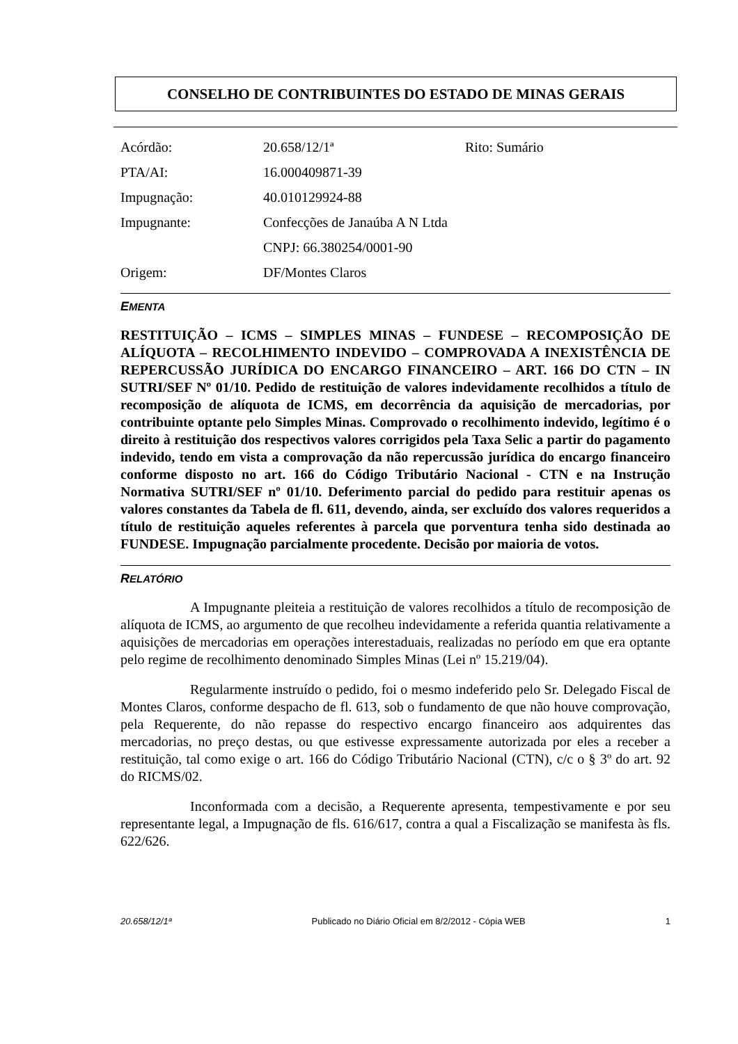CONSELHO DE CONTRIBUINTES DO ESTADO DE MINAS GERAIS
| Acórdão: | 20.658/12/1ª | Rito: Sumário |
| PTA/AI: | 16.000409871-39 | |
| Impugnação: | 40.010129924-88 | |
| Impugnante: | Confecções de Janaúba A N Ltda | |
| | CNPJ: 66.380254/0001-90 | |
| Origem: | DF/Montes Claros | |
EMENTA
RESTITUIÇÃO – ICMS – SIMPLES MINAS – FUNDESE – RECOMPOSIÇÃO DE ALÍQUOTA – RECOLHIMENTO INDEVIDO – COMPROVADA A INEXISTÊNCIA DE REPERCUSSÃO JURÍDICA DO ENCARGO FINANCEIRO – ART. 166 DO CTN – IN SUTRI/SEF Nº 01/10. Pedido de restituição de valores indevidamente recolhidos a título de recomposição de alíquota de ICMS, em decorrência da aquisição de mercadorias, por contribuinte optante pelo Simples Minas. Comprovado o recolhimento indevido, legítimo é o direito à restituição dos respectivos valores corrigidos pela Taxa Selic a partir do pagamento indevido, tendo em vista a comprovação da não repercussão jurídica do encargo financeiro conforme disposto no art. 166 do Código Tributário Nacional - CTN e na Instrução Normativa SUTRI/SEF nº 01/10. Deferimento parcial do pedido para restituir apenas os valores constantes da Tabela de fl. 611, devendo, ainda, ser excluído dos valores requeridos a título de restituição aqueles referentes à parcela que porventura tenha sido destinada ao FUNDESE. Impugnação parcialmente procedente. Decisão por maioria de votos.
RELATÓRIO
A Impugnante pleiteia a restituição de valores recolhidos a título de recomposição de alíquota de ICMS, ao argumento de que recolheu indevidamente a referida quantia relativamente a aquisições de mercadorias em operações interestaduais, realizadas no período em que era optante pelo regime de recolhimento denominado Simples Minas (Lei nº 15.219/04).
Regularmente instruído o pedido, foi o mesmo indeferido pelo Sr. Delegado Fiscal de Montes Claros, conforme despacho de fl. 613, sob o fundamento de que não houve comprovação, pela Requerente, do não repasse do respectivo encargo financeiro aos adquirentes das mercadorias, no preço destas, ou que estivesse expressamente autorizada por eles a receber a restituição, tal como exige o art. 166 do Código Tributário Nacional (CTN), c/c o § 3º do art. 92 do RICMS/02.
Inconformada com a decisão, a Requerente apresenta, tempestivamente e por seu representante legal, a Impugnação de fls. 616/617, contra a qual a Fiscalização se manifesta às fls. 622/626.
20.658/12/1ª Publicado no Diário Oficial em 8/2/2012 - Cópia WEB 1